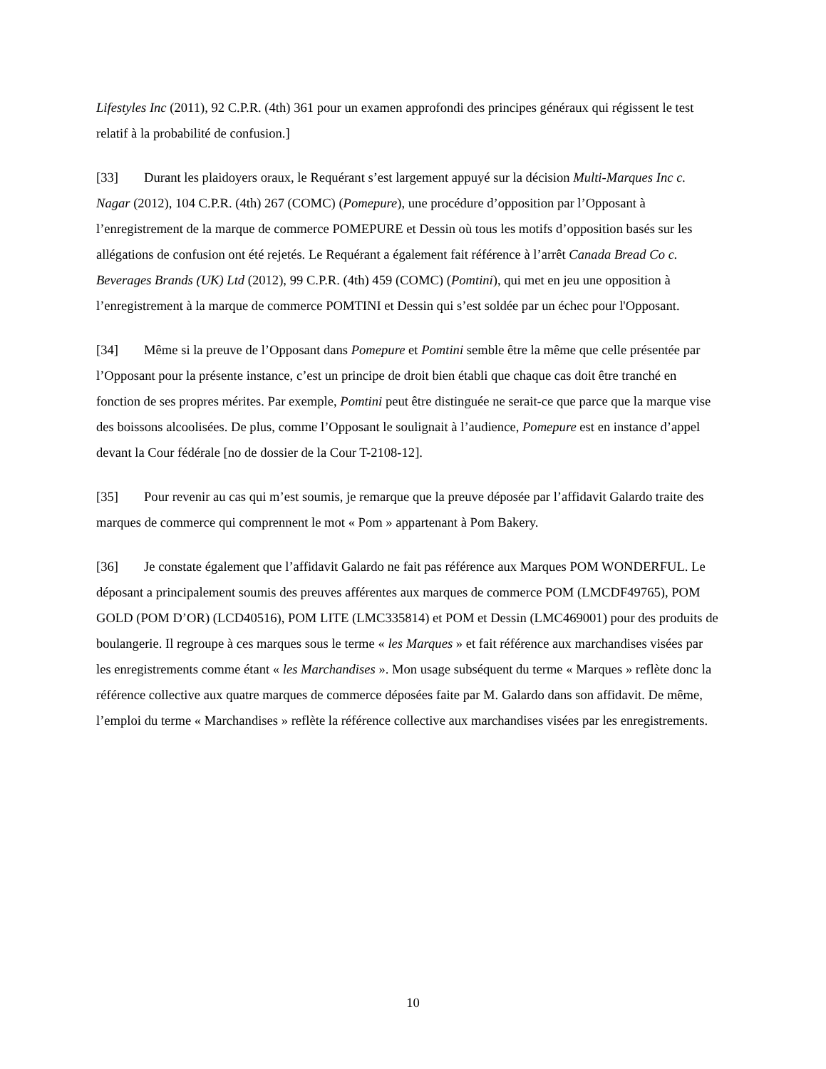Lifestyles Inc (2011), 92 C.P.R. (4th) 361 pour un examen approfondi des principes généraux qui régissent le test relatif à la probabilité de confusion.]
[33] Durant les plaidoyers oraux, le Requérant s’est largement appuyé sur la décision Multi-Marques Inc c. Nagar (2012), 104 C.P.R. (4th) 267 (COMC) (Pomepure), une procédure d’opposition par l’Opposant à l’enregistrement de la marque de commerce POMEPURE et Dessin où tous les motifs d’opposition basés sur les allégations de confusion ont été rejetés. Le Requérant a également fait référence à l’arrêt Canada Bread Co c. Beverages Brands (UK) Ltd (2012), 99 C.P.R. (4th) 459 (COMC) (Pomtini), qui met en jeu une opposition à l’enregistrement à la marque de commerce POMTINI et Dessin qui s’est soldée par un échec pour l'Opposant.
[34] Même si la preuve de l’Opposant dans Pomepure et Pomtini semble être la même que celle présentée par l’Opposant pour la présente instance, c’est un principe de droit bien établi que chaque cas doit être tranché en fonction de ses propres mérites. Par exemple, Pomtini peut être distinguée ne serait-ce que parce que la marque vise des boissons alcoolisées. De plus, comme l’Opposant le soulignait à l’audience, Pomepure est en instance d’appel devant la Cour fédérale [no de dossier de la Cour T-2108-12].
[35] Pour revenir au cas qui m’est soumis, je remarque que la preuve déposée par l’affidavit Galardo traite des marques de commerce qui comprennent le mot « Pom » appartenant à Pom Bakery.
[36] Je constate également que l’affidavit Galardo ne fait pas référence aux Marques POM WONDERFUL. Le déposant a principalement soumis des preuves afférentes aux marques de commerce POM (LMCDF49765), POM GOLD (POM D’OR) (LCD40516), POM LITE (LMC335814) et POM et Dessin (LMC469001) pour des produits de boulangerie. Il regroupe à ces marques sous le terme « les Marques » et fait référence aux marchandises visées par les enregistrements comme étant « les Marchandises ». Mon usage subséquent du terme « Marques » reflète donc la référence collective aux quatre marques de commerce déposées faite par M. Galardo dans son affidavit. De même, l’emploi du terme « Marchandises » reflète la référence collective aux marchandises visées par les enregistrements.
10